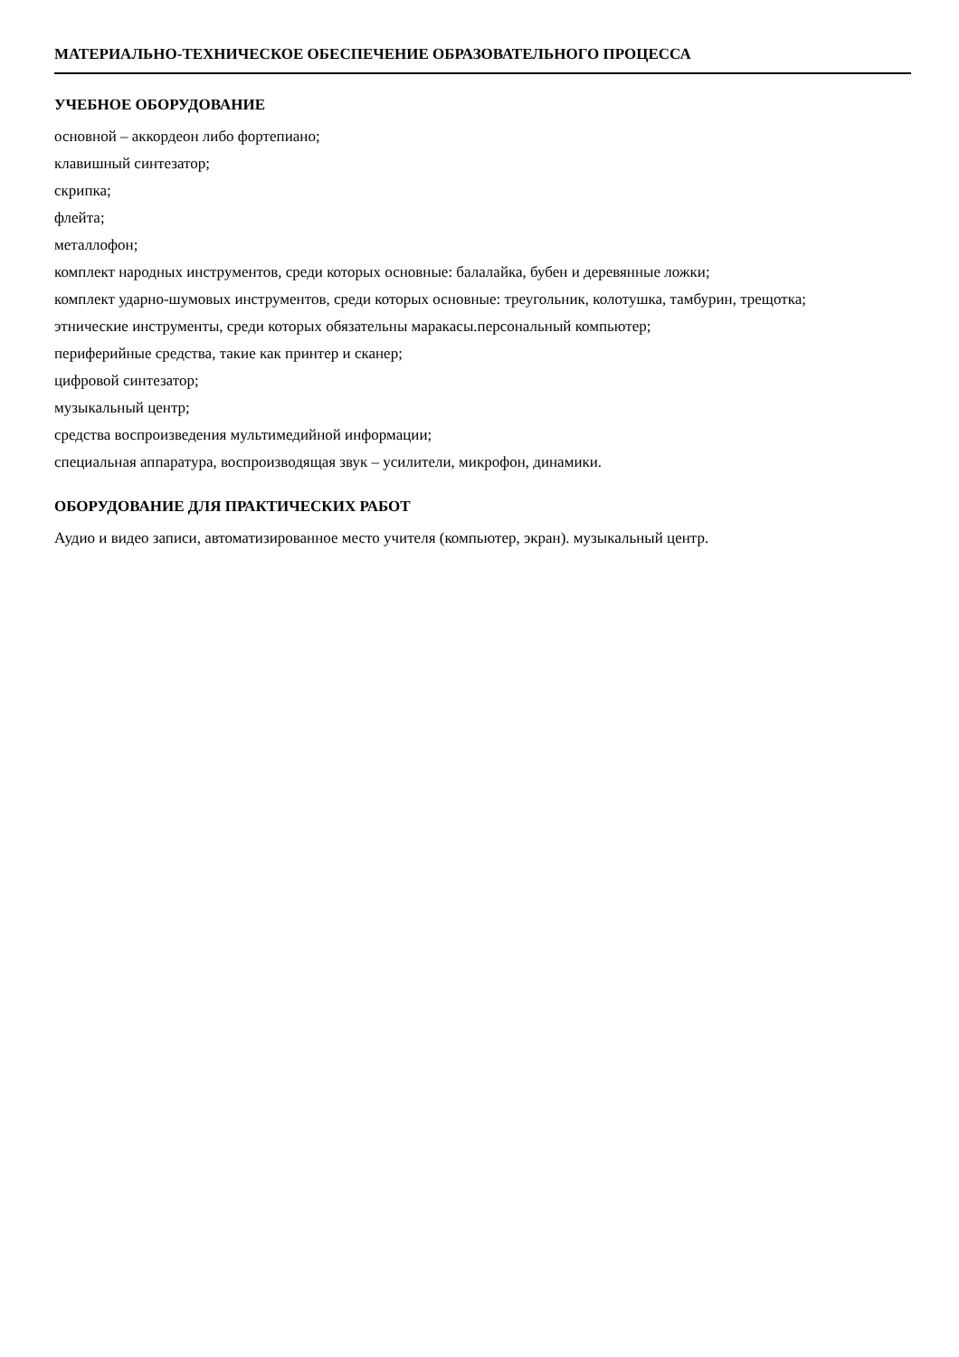МАТЕРИАЛЬНО-ТЕХНИЧЕСКОЕ ОБЕСПЕЧЕНИЕ ОБРАЗОВАТЕЛЬНОГО ПРОЦЕССА
УЧЕБНОЕ ОБОРУДОВАНИЕ
основной – аккордеон либо фортепиано;
клавишный синтезатор;
скрипка;
флейта;
металлофон;
комплект народных инструментов, среди которых основные: балалайка, бубен и деревянные ложки;
комплект ударно-шумовых инструментов, среди которых основные: треугольник, колотушка, тамбурин, трещотка;
этнические инструменты, среди которых обязательны маракасы.персональный компьютер;
периферийные средства, такие как принтер и сканер;
цифровой синтезатор;
музыкальный центр;
средства воспроизведения мультимедийной информации;
специальная аппаратура, воспроизводящая звук – усилители, микрофон, динамики.
ОБОРУДОВАНИЕ ДЛЯ ПРАКТИЧЕСКИХ РАБОТ
Аудио и видео записи, автоматизированное место учителя (компьютер, экран). музыкальный центр.